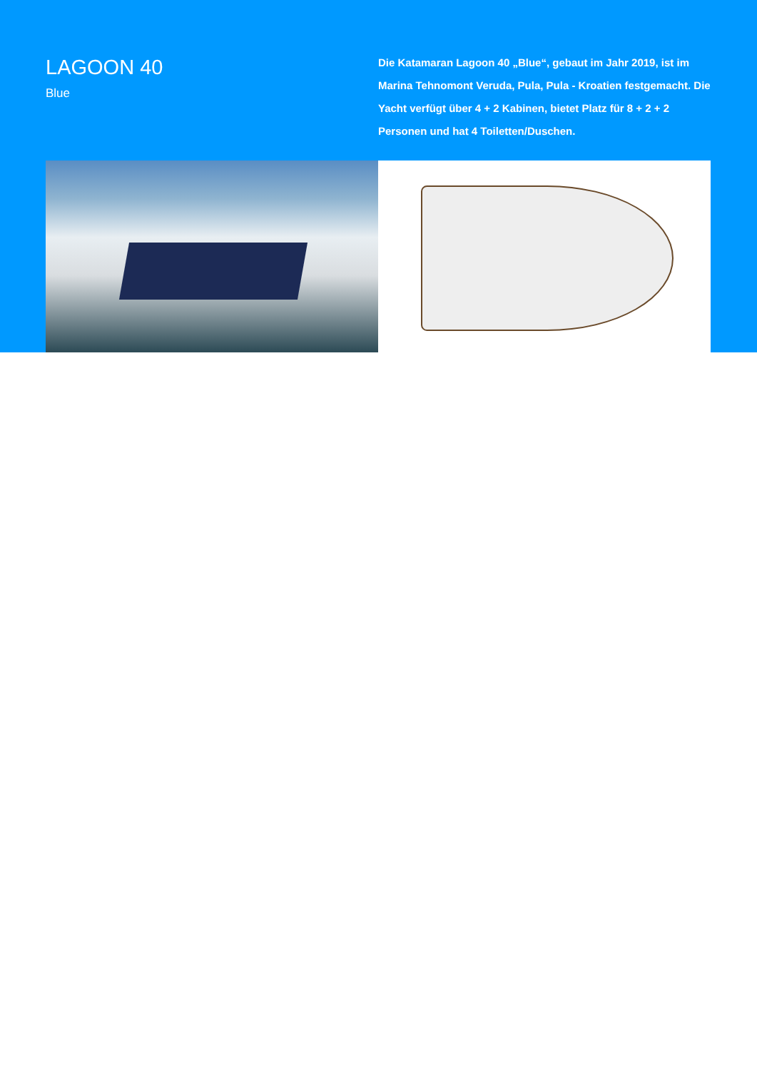LAGOON 40
Blue
Die Katamaran Lagoon 40 „Blue“, gebaut im Jahr 2019, ist im Marina Tehnomont Veruda, Pula, Pula - Kroatien festgemacht. Die Yacht verfügt über 4 + 2 Kabinen, bietet Platz für 8 + 2 + 2 Personen und hat 4 Toiletten/Duschen.